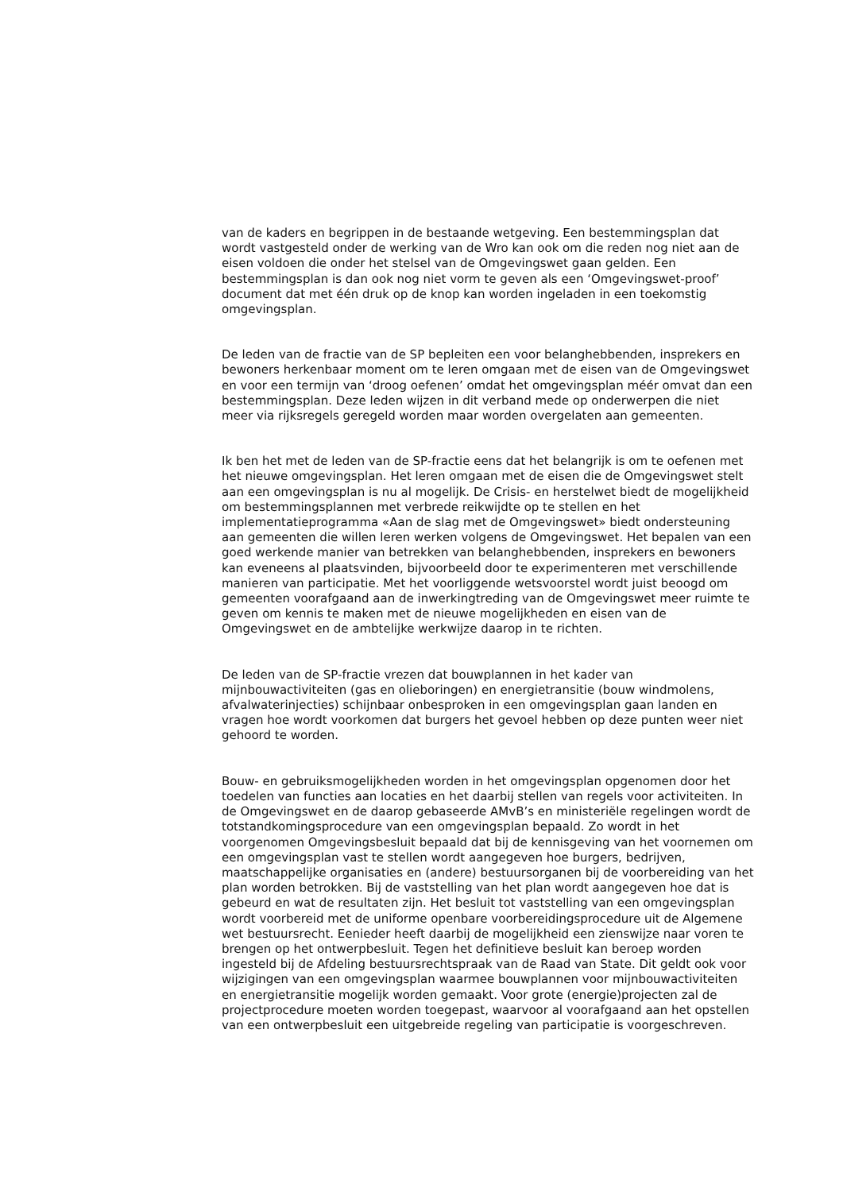van de kaders en begrippen in de bestaande wetgeving. Een bestemmingsplan dat wordt vastgesteld onder de werking van de Wro kan ook om die reden nog niet aan de eisen voldoen die onder het stelsel van de Omgevingswet gaan gelden. Een bestemmingsplan is dan ook nog niet vorm te geven als een ‘Omgevingswet-proof’ document dat met één druk op de knop kan worden ingeladen in een toekomstig omgevingsplan.
De leden van de fractie van de SP bepleiten een voor belanghebbenden, insprekers en bewoners herkenbaar moment om te leren omgaan met de eisen van de Omgevingswet en voor een termijn van ‘droog oefenen’ omdat het omgevingsplan méér omvat dan een bestemmingsplan. Deze leden wijzen in dit verband mede op onderwerpen die niet meer via rijksregels geregeld worden maar worden overgelaten aan gemeenten.
Ik ben het met de leden van de SP-fractie eens dat het belangrijk is om te oefenen met het nieuwe omgevingsplan. Het leren omgaan met de eisen die de Omgevingswet stelt aan een omgevingsplan is nu al mogelijk. De Crisis- en herstelwet biedt de mogelijkheid om bestemmingsplannen met verbrede reikwijdte op te stellen en het implementatieprogramma «Aan de slag met de Omgevingswet» biedt ondersteuning aan gemeenten die willen leren werken volgens de Omgevingswet. Het bepalen van een goed werkende manier van betrekken van belanghebbenden, insprekers en bewoners kan eveneens al plaatsvinden, bijvoorbeeld door te experimenteren met verschillende manieren van participatie. Met het voorliggende wetsvoorstel wordt juist beoogd om gemeenten voorafgaand aan de inwerkingtreding van de Omgevingswet meer ruimte te geven om kennis te maken met de nieuwe mogelijkheden en eisen van de Omgevingswet en de ambtelijke werkwijze daarop in te richten.
De leden van de SP-fractie vrezen dat bouwplannen in het kader van mijnbouwactiviteiten (gas en olieboringen) en energietransitie (bouw windmolens, afvalwaterinjecties) schijnbaar onbesproken in een omgevingsplan gaan landen en vragen hoe wordt voorkomen dat burgers het gevoel hebben op deze punten weer niet gehoord te worden.
Bouw- en gebruiksmogelijkheden worden in het omgevingsplan opgenomen door het toedelen van functies aan locaties en het daarbij stellen van regels voor activiteiten. In de Omgevingswet en de daarop gebaseerde AMvB’s en ministeriële regelingen wordt de totstandkomingsprocedure van een omgevingsplan bepaald. Zo wordt in het voorgenomen Omgevingsbesluit bepaald dat bij de kennisgeving van het voornemen om een omgevingsplan vast te stellen wordt aangegeven hoe burgers, bedrijven, maatschappelijke organisaties en (andere) bestuursorganen bij de voorbereiding van het plan worden betrokken. Bij de vaststelling van het plan wordt aangegeven hoe dat is gebeurd en wat de resultaten zijn. Het besluit tot vaststelling van een omgevingsplan wordt voorbereid met de uniforme openbare voorbereidingsprocedure uit de Algemene wet bestuursrecht. Eenieder heeft daarbij de mogelijkheid een zienswijze naar voren te brengen op het ontwerpbesluit. Tegen het definitieve besluit kan beroep worden ingesteld bij de Afdeling bestuursrechtspraak van de Raad van State. Dit geldt ook voor wijzigingen van een omgevingsplan waarmee bouwplannen voor mijnbouwactiviteiten en energietransitie mogelijk worden gemaakt. Voor grote (energie)projecten zal de projectprocedure moeten worden toegepast, waarvoor al voorafgaand aan het opstellen van een ontwerpbesluit een uitgebreide regeling van participatie is voorgeschreven.